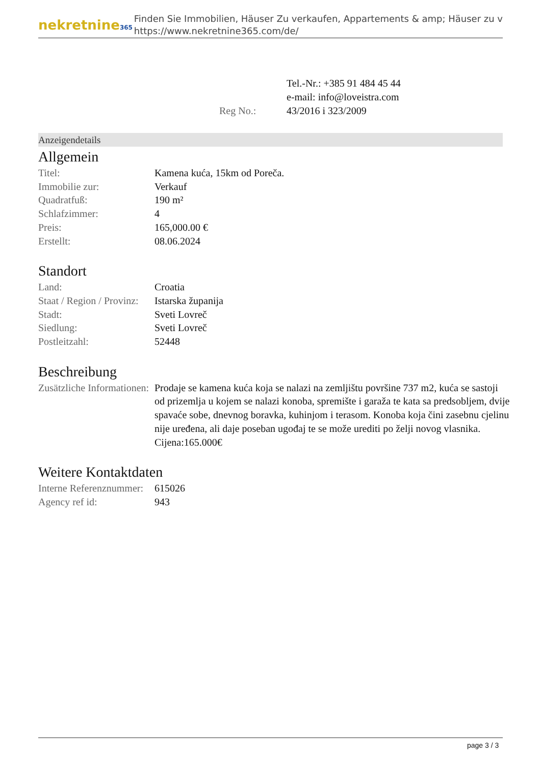nekretnine365
Finden Sie Immobilien, Häuser Zu verkaufen, Appartements & amp; Häuser zu v
https://www.nekretnine365.com/de/
| | Tel.-Nr.: +385 91 484 45 44 |
| | e-mail: info@loveistra.com |
| Reg No.: | 43/2016 i 323/2009 |
Anzeigendetails
Allgemein
| Titel: | Kamena kuća, 15km od Poreča. |
| Immobilie zur: | Verkauf |
| Quadratfuß: | 190 m² |
| Schlafzimmer: | 4 |
| Preis: | 165,000.00 € |
| Erstellt: | 08.06.2024 |
Standort
| Land: | Croatia |
| Staat / Region / Provinz: | Istarska županija |
| Stadt: | Sveti Lovreč |
| Siedlung: | Sveti Lovreč |
| Postleitzahl: | 52448 |
Beschreibung
| Zusätzliche Informationen: | Prodaje se kamena kuća koja se nalazi na zemljištu površine 737 m2, kuća se sastoji od prizemlja u kojem se nalazi konoba, spremište i garaža te kata sa predsobljem, dvije spavaće sobe, dnevnog boravka, kuhinjom i terasom. Konoba koja čini zasebnu cjelinu nije uređena, ali daje poseban ugođaj te se može urediti po želji novog vlasnika. Cijena:165.000€ |
Weitere Kontaktdaten
| Interne Referenznummer: | 615026 |
| Agency ref id: | 943 |
page 3 / 3